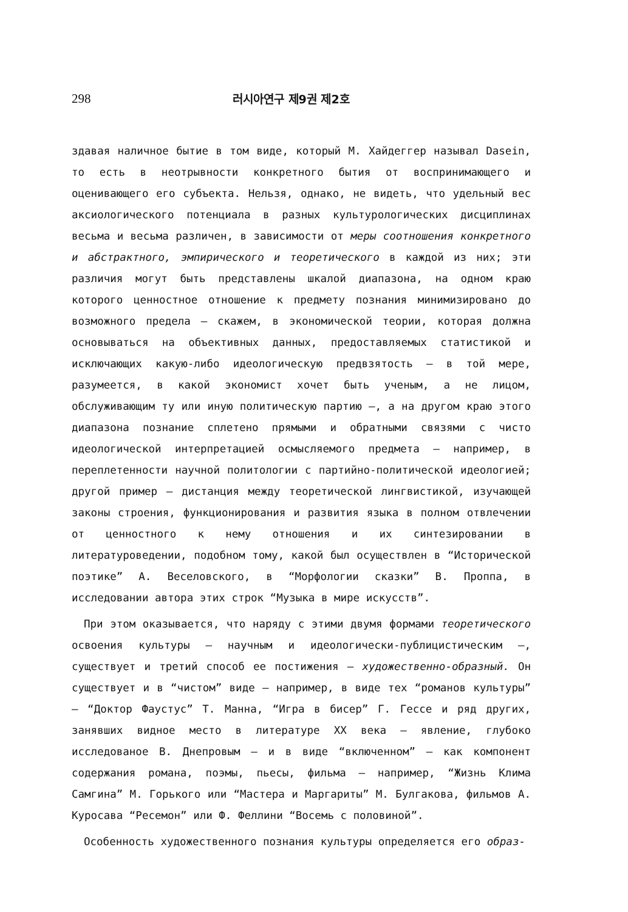298 러시아연구 제9권 제2호
здавая наличное бытие в том виде, который М. Хайдеггер называл Dasein, то есть в неотрывности конкретного бытия от воспринимающего и оценивающего его субъекта. Нельзя, однако, не видеть, что удельный вес аксиологического потенциала в разных культурологических дисциплинах весьма и весьма различен, в зависимости от меры соотношения конкретного и абстрактного, эмпирического и теоретического в каждой из них; эти различия могут быть представлены шкалой диапазона, на одном краю которого ценностное отношение к предмету познания минимизировано до возможного предела — скажем, в экономической теории, которая должна основываться на объективных данных, предоставляемых статистикой и исключающих какую-либо идеологическую предвзятость — в той мере, разумеется, в какой экономист хочет быть ученым, а не лицом, обслуживающим ту или иную политическую партию —, а на другом краю этого диапазона познание сплетено прямыми и обратными связями с чисто идеологической интерпретацией осмысляемого предмета — например, в переплетенности научной политологии с партийно-политической идеологией; другой пример — дистанция между теоретической лингвистикой, изучающей законы строения, функционирования и развития языка в полном отвлечении от ценностного к нему отношения и их синтезировании в литературоведении, подобном тому, какой был осуществлен в “Исторической поэтике” А. Веселовского, в “Морфологии сказки” В. Проппа, в исследовании автора этих строк “Музыка в мире искусств”.
При этом оказывается, что наряду с этими двумя формами теоретического освоения культуры — научным и идеологически-публицистическим —, существует и третий способ ее постижения — художественно-образный. Он существует и в “чистом” виде — например, в виде тех “романов культуры” — “Доктор Фаустус” Т. Манна, “Игра в бисер” Г. Гессе и ряд других, занявших видное место в литературе XX века — явление, глубоко исследованое В. Днепровым — и в виде “включенном” — как компонент содержания романа, поэмы, пьесы, фильма — например, “Жизнь Клима Самгина” М. Горького или “Мастера и Маргариты” М. Булгакова, фильмов А. Куросава “Ресемон” или Ф. Феллини “Восемь с половиной”.
Особенность художественного познания культуры определяется его образ-